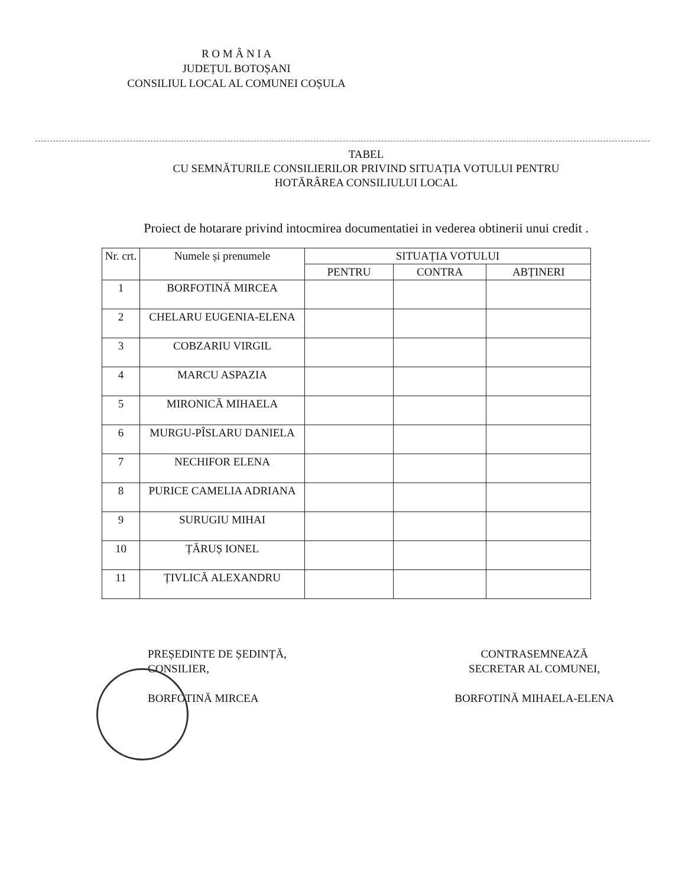R O M Â N I A
JUDEȚUL BOTOȘANI
CONSILIUL LOCAL AL COMUNEI COȘULA
TABEL
CU SEMNĂTURILE CONSILIERILOR PRIVIND SITUAȚIA VOTULUI PENTRU
HOTĂRÂREA CONSILIULUI LOCAL
Proiect de hotarare privind intocmirea documentatiei in vederea obtinerii unui credit .
| Nr. crt. | Numele și prenumele | SITUAȚIA VOTULUI | | |
| --- | --- | --- | --- | --- |
| | | PENTRU | CONTRA | ABȚINERI |
| 1 | BORFOTINĂ MIRCEA | | | |
| 2 | CHELARU EUGENIA-ELENA | | | |
| 3 | COBZARIU VIRGIL | | | |
| 4 | MARCU ASPAZIA | | | |
| 5 | MIRONICĂ MIHAELA | | | |
| 6 | MURGU-PÎSLARU DANIELA | | | |
| 7 | NECHIFOR ELENA | | | |
| 8 | PURICE CAMELIA ADRIANA | | | |
| 9 | SURUGIU MIHAI | | | |
| 10 | ȚĂRUȘ IONEL | | | |
| 11 | ȚIVLICĂ ALEXANDRU | | | |
PREȘEDINTE DE ȘEDINȚĂ,
CONSILIER,
BORFOTINĂ MIRCEA
CONTRASEMNEAZĂ
SECRETAR AL COMUNEI,
BORFOTINĂ MIHAELA-ELENA